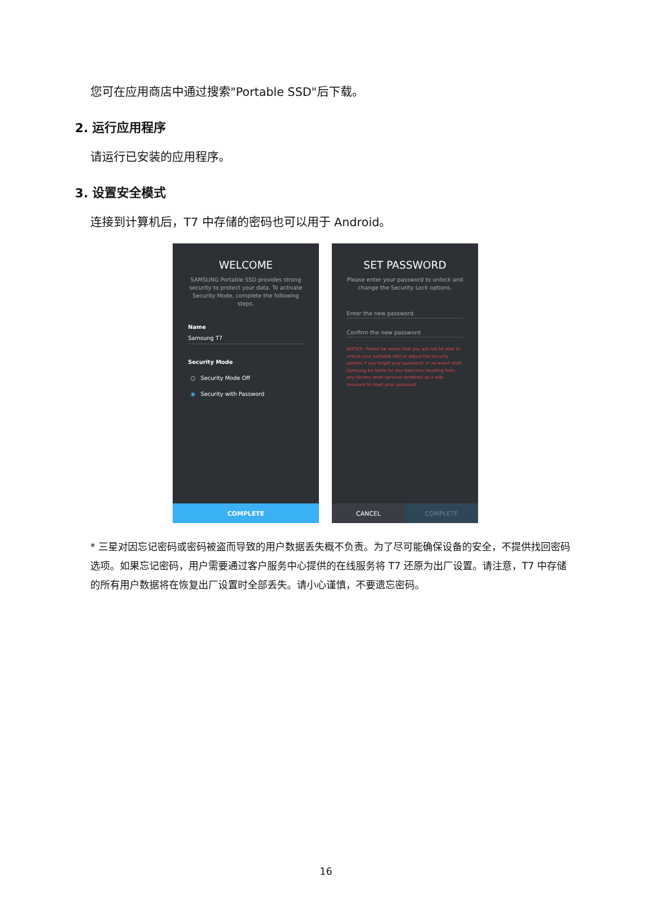您可在应用商店中通过搜索"Portable SSD"后下载。
2. 运行应用程序
请运行已安装的应用程序。
3. 设置安全模式
连接到计算机后，T7 中存储的密码也可以用于 Android。
WELCOME
SAMSUNG Portable SSD provides strong security to protect your data. To activate Security Mode, complete the following steps.
Name
Samsung T7
Security Mode
○ Security Mode Off
◉ Security with Password
COMPLETE
SET PASSWORD
Please enter your password to unlock and change the Security Lock options.
Enter the new password
Confirm the new password
NOTICE: Please be aware that you will not be able to unlock your portable SSD or adjust the security options if you forget your password. In no event shall Samsung be liable for any data loss resulting from any factory reset services rendered as a sole measure to reset your password.
CANCEL COMPLETE
* 三星对因忘记密码或密码被盗而导致的用户数据丢失概不负责。为了尽可能确保设备的安全，不提供找回密码选项。如果忘记密码，用户需要通过客户服务中心提供的在线服务将 T7 还原为出厂设置。请注意，T7 中存储的所有用户数据将在恢复出厂设置时全部丢失。请小心谨慎，不要遗忘密码。
16